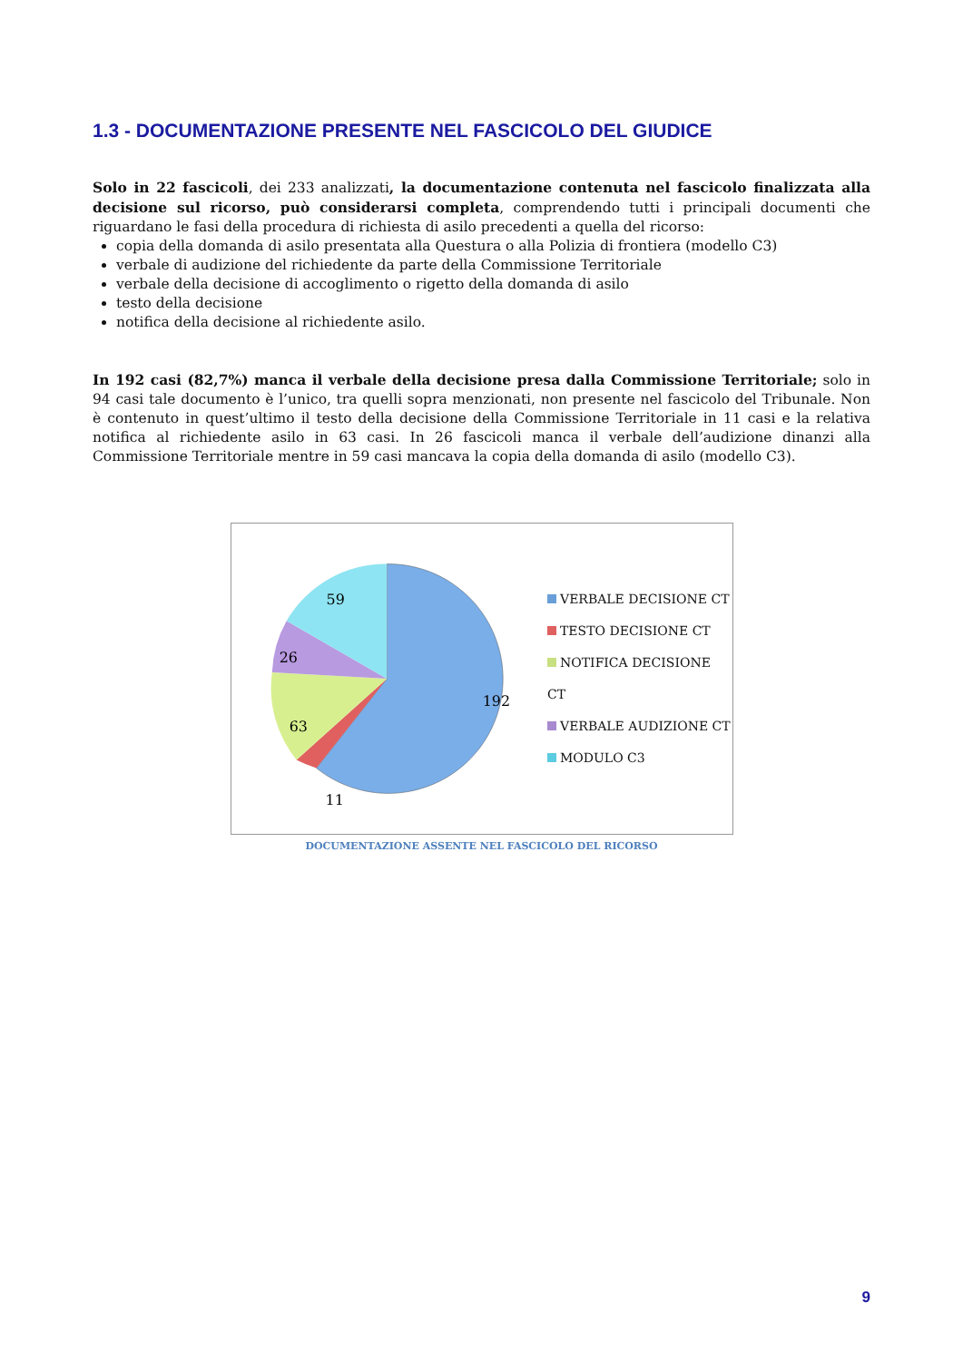1.3 - DOCUMENTAZIONE PRESENTE NEL FASCICOLO DEL GIUDICE
Solo in 22 fascicoli, dei 233 analizzati, la documentazione contenuta nel fascicolo finalizzata alla decisione sul ricorso, può considerarsi completa, comprendendo tutti i principali documenti che riguardano le fasi della procedura di richiesta di asilo precedenti a quella del ricorso:
copia della domanda di asilo presentata alla Questura o alla Polizia di frontiera (modello C3)
verbale di audizione del richiedente da parte della Commissione Territoriale
verbale della decisione di accoglimento o rigetto della domanda di asilo
testo della decisione
notifica della decisione al richiedente asilo.
In 192 casi (82,7%) manca il verbale della decisione presa dalla Commissione Territoriale; solo in 94 casi tale documento è l’unico, tra quelli sopra menzionati, non presente nel fascicolo del Tribunale. Non è contenuto in quest’ultimo il testo della decisione della Commissione Territoriale in 11 casi e la relativa notifica al richiedente asilo in 63 casi. In 26 fascicoli manca il verbale dell’audizione dinanzi alla Commissione Territoriale mentre in 59 casi mancava la copia della domanda di asilo (modello C3).
59
26
192
63
11
VERBALE DECISIONE CT
TESTO DECISIONE CT
NOTIFICA DECISIONE CT
VERBALE AUDIZIONE CT
MODULO C3
DOCUMENTAZIONE ASSENTE NEL FASCICOLO DEL RICORSO
9